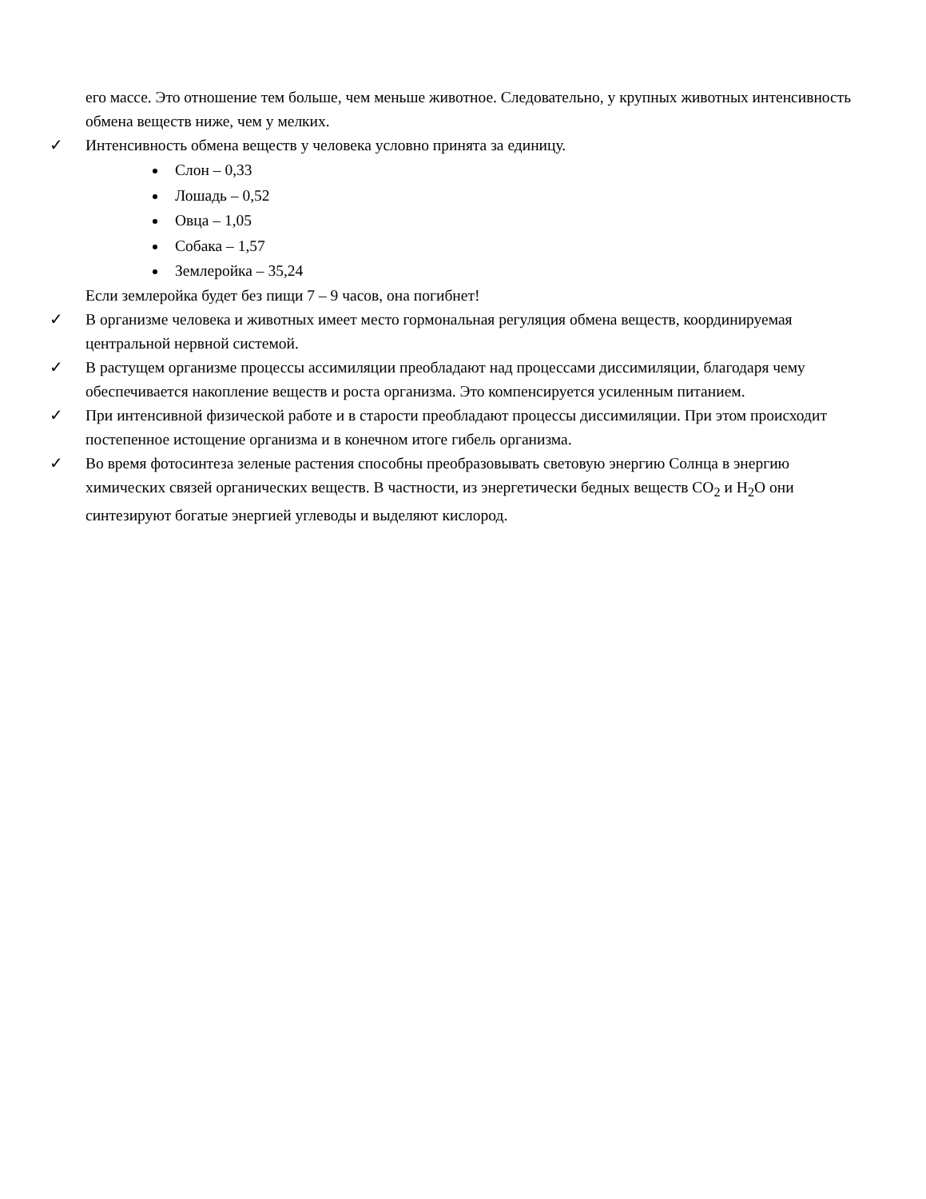его массе. Это отношение тем больше, чем меньше животное. Следовательно, у крупных животных интенсивность обмена веществ ниже, чем у мелких.
✓ Интенсивность обмена веществ у человека условно принята за единицу.
Слон – 0,33
Лошадь – 0,52
Овца – 1,05
Собака – 1,57
Землеройка – 35,24
Если землеройка будет без пищи 7 – 9 часов, она погибнет!
✓ В организме человека и животных имеет место гормональная регуляция обмена веществ, координируемая центральной нервной системой.
✓ В растущем организме процессы ассимиляции преобладают над процессами диссимиляции, благодаря чему обеспечивается накопление веществ и роста организма. Это компенсируется усиленным питанием.
✓ При интенсивной физической работе и в старости преобладают процессы диссимиляции. При этом происходит постепенное истощение организма и в конечном итоге гибель организма.
✓ Во время фотосинтеза зеленые растения способны преобразовывать световую энергию Солнца в энергию химических связей органических веществ. В частности, из энергетически бедных веществ CO<sub>2</sub> и H<sub>2</sub>O они синтезируют богатые энергией углеводы и выделяют кислород.